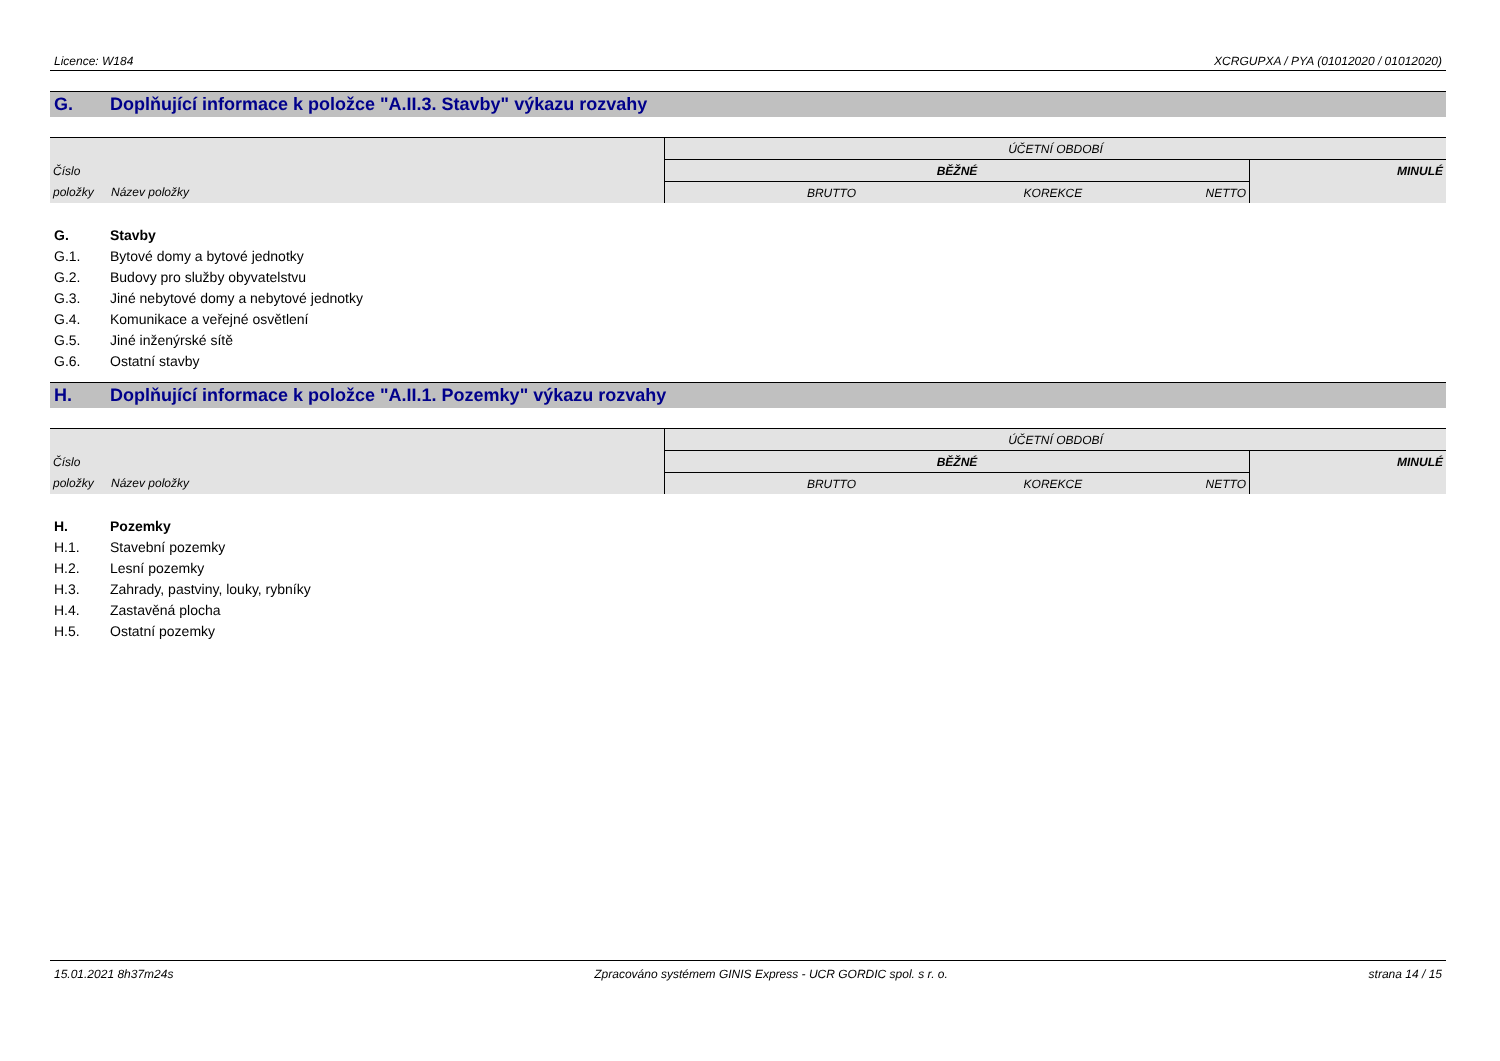Licence: W184 XCRGUPXA / PYA (01012020 / 01012020)
G. Doplňující informace k položce "A.II.3. Stavby" výkazu rozvahy
| | | ÚČETNÍ OBDOBÍ | | | |
| Číslo | | BĚŽNÉ | | | MINULÉ |
| položky | Název položky | BRUTTO | KOREKCE | NETTO | |
G. Stavby
G.1. Bytové domy a bytové jednotky
G.2. Budovy pro služby obyvatelstvu
G.3. Jiné nebytové domy a nebytové jednotky
G.4. Komunikace a veřejné osvětlení
G.5. Jiné inženýrské sítě
G.6. Ostatní stavby
H. Doplňující informace k položce "A.II.1. Pozemky" výkazu rozvahy
| | | ÚČETNÍ OBDOBÍ | | | |
| Číslo | | BĚŽNÉ | | | MINULÉ |
| položky | Název položky | BRUTTO | KOREKCE | NETTO | |
H. Pozemky
H.1. Stavební pozemky
H.2. Lesní pozemky
H.3. Zahrady, pastviny, louky, rybníky
H.4. Zastavěná plocha
H.5. Ostatní pozemky
15.01.2021 8h37m24s Zpracováno systémem GINIS Express - UCR GORDIC spol. s r. o. strana 14 / 15